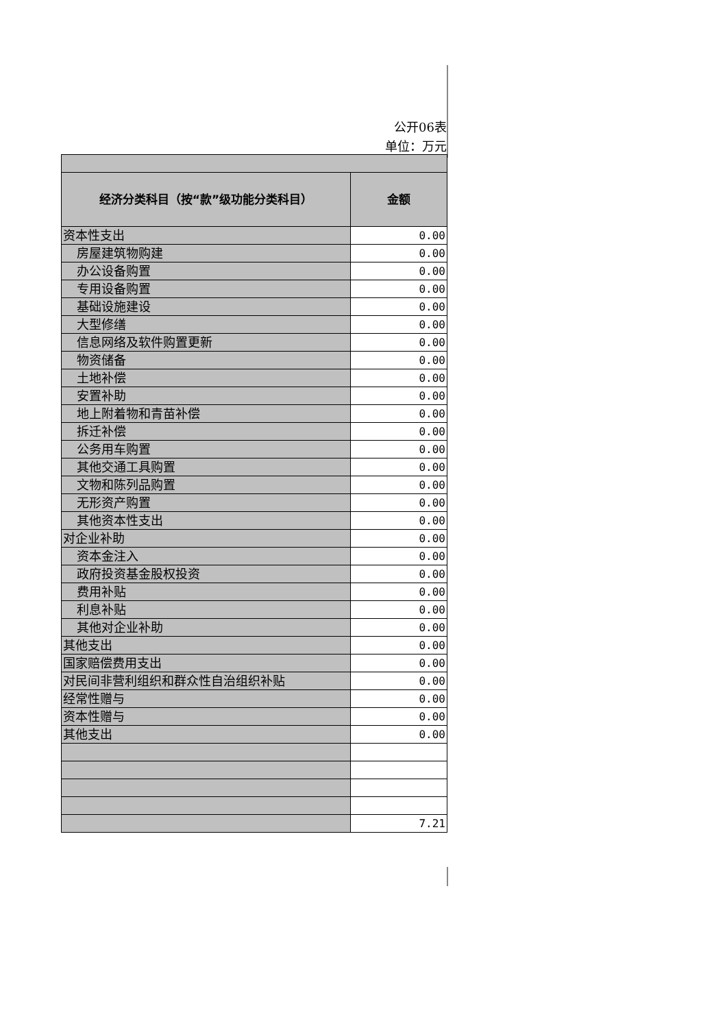公开06表
单位：万元
| 经济分类科目（按“款”级功能分类科目） | 金额 |
| --- | --- |
| 资本性支出 | 0.00 |
| 房屋建筑物购建 | 0.00 |
| 办公设备购置 | 0.00 |
| 专用设备购置 | 0.00 |
| 基础设施建设 | 0.00 |
| 大型修缮 | 0.00 |
| 信息网络及软件购置更新 | 0.00 |
| 物资储备 | 0.00 |
| 土地补偿 | 0.00 |
| 安置补助 | 0.00 |
| 地上附着物和青苗补偿 | 0.00 |
| 拆迁补偿 | 0.00 |
| 公务用车购置 | 0.00 |
| 其他交通工具购置 | 0.00 |
| 文物和陈列品购置 | 0.00 |
| 无形资产购置 | 0.00 |
| 其他资本性支出 | 0.00 |
| 对企业补助 | 0.00 |
| 资本金注入 | 0.00 |
| 政府投资基金股权投资 | 0.00 |
| 费用补贴 | 0.00 |
| 利息补贴 | 0.00 |
| 其他对企业补助 | 0.00 |
| 其他支出 | 0.00 |
| 国家赔偿费用支出 | 0.00 |
| 对民间非营利组织和群众性自治组织补贴 | 0.00 |
| 经常性赠与 | 0.00 |
| 资本性赠与 | 0.00 |
| 其他支出 | 0.00 |
| | 7.21 |